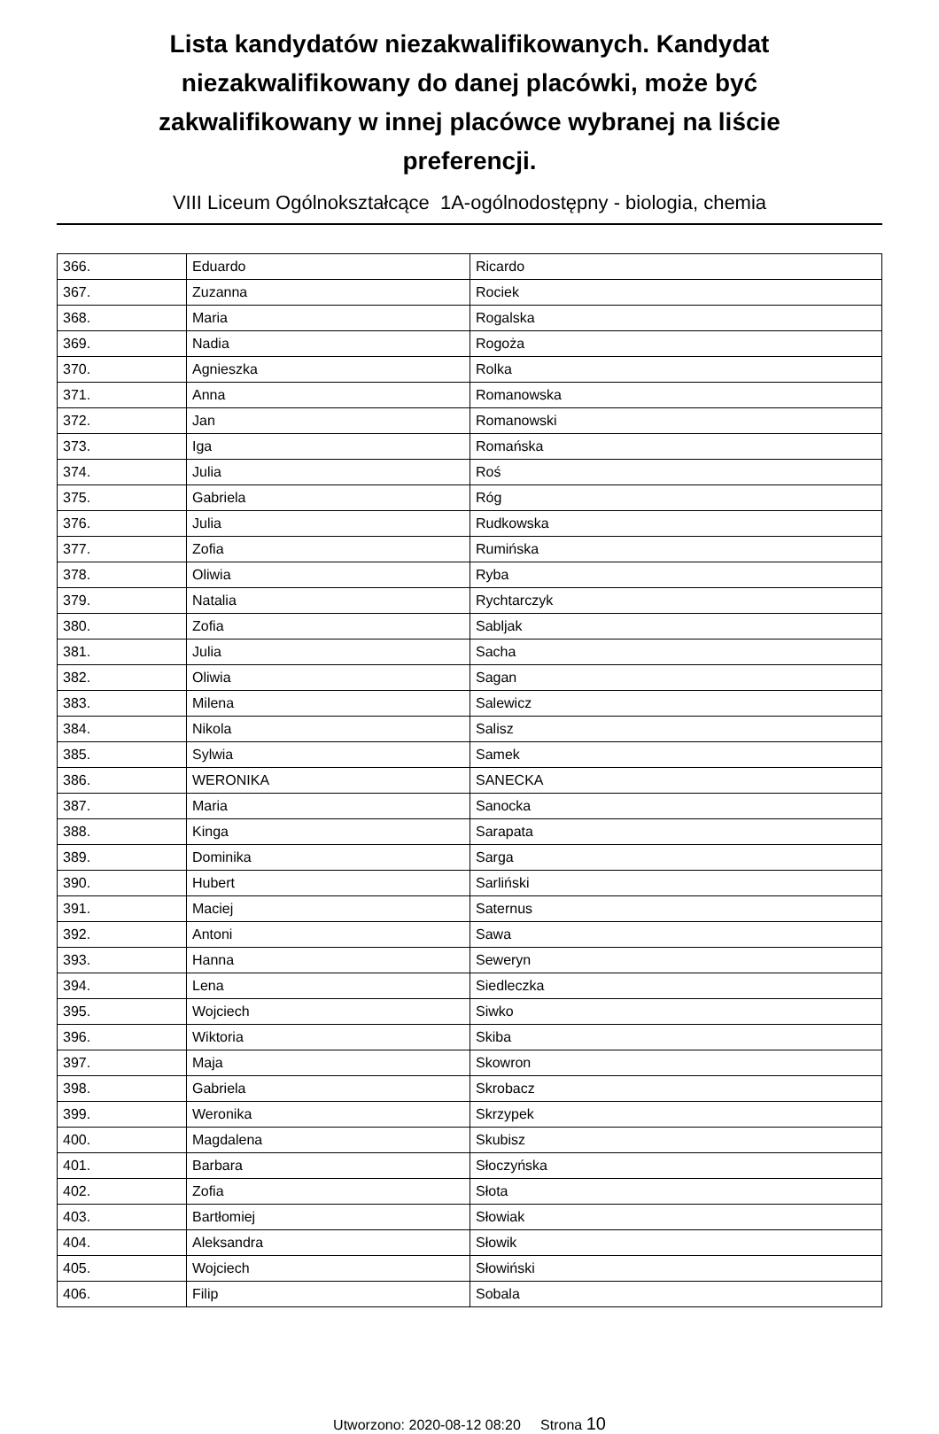Lista kandydatów niezakwalifikowanych. Kandydat niezakwalifikowany do danej placówki, może być zakwalifikowany w innej placówce wybranej na liście preferencji.
VIII Liceum Ogólnokształcące 1A-ogólnodostępny - biologia, chemia
| 366. | Eduardo | Ricardo |
| 367. | Zuzanna | Rociek |
| 368. | Maria | Rogalska |
| 369. | Nadia | Rogoża |
| 370. | Agnieszka | Rolka |
| 371. | Anna | Romanowska |
| 372. | Jan | Romanowski |
| 373. | Iga | Romańska |
| 374. | Julia | Roś |
| 375. | Gabriela | Róg |
| 376. | Julia | Rudkowska |
| 377. | Zofia | Rumińska |
| 378. | Oliwia | Ryba |
| 379. | Natalia | Rychtarczyk |
| 380. | Zofia | Sabljak |
| 381. | Julia | Sacha |
| 382. | Oliwia | Sagan |
| 383. | Milena | Salewicz |
| 384. | Nikola | Salisz |
| 385. | Sylwia | Samek |
| 386. | WERONIKA | SANECKA |
| 387. | Maria | Sanocka |
| 388. | Kinga | Sarapata |
| 389. | Dominika | Sarga |
| 390. | Hubert | Sarliński |
| 391. | Maciej | Saternus |
| 392. | Antoni | Sawa |
| 393. | Hanna | Seweryn |
| 394. | Lena | Siedleczka |
| 395. | Wojciech | Siwko |
| 396. | Wiktoria | Skiba |
| 397. | Maja | Skowron |
| 398. | Gabriela | Skrobacz |
| 399. | Weronika | Skrzypek |
| 400. | Magdalena | Skubisz |
| 401. | Barbara | Słoczyńska |
| 402. | Zofia | Słota |
| 403. | Bartłomiej | Słowiak |
| 404. | Aleksandra | Słowik |
| 405. | Wojciech | Słowiński |
| 406. | Filip | Sobala |
Utworzono: 2020-08-12 08:20 Strona 10